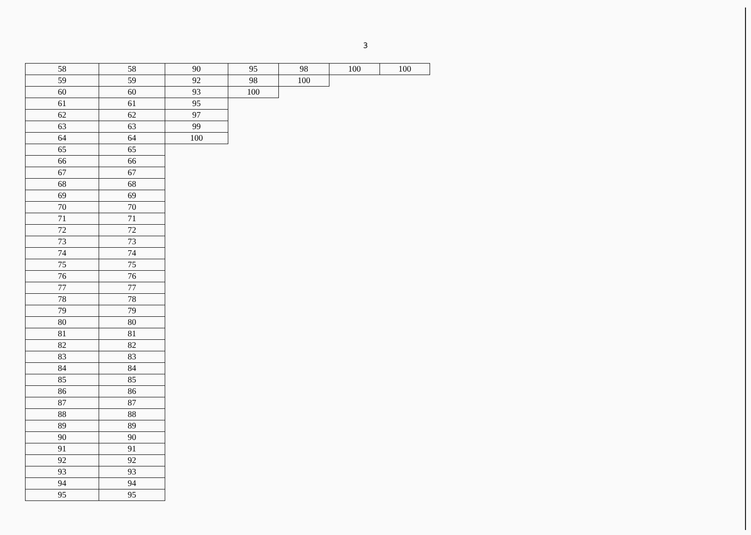3
| 58 | 58 | 90 | 95 | 98 | 100 | 100 |
| 59 | 59 | 92 | 98 | 100 | | |
| 60 | 60 | 93 | 100 | | | |
| 61 | 61 | 95 | | | | |
| 62 | 62 | 97 | | | | |
| 63 | 63 | 99 | | | | |
| 64 | 64 | 100 | | | | |
| 65 | 65 | | | | | |
| 66 | 66 | | | | | |
| 67 | 67 | | | | | |
| 68 | 68 | | | | | |
| 69 | 69 | | | | | |
| 70 | 70 | | | | | |
| 71 | 71 | | | | | |
| 72 | 72 | | | | | |
| 73 | 73 | | | | | |
| 74 | 74 | | | | | |
| 75 | 75 | | | | | |
| 76 | 76 | | | | | |
| 77 | 77 | | | | | |
| 78 | 78 | | | | | |
| 79 | 79 | | | | | |
| 80 | 80 | | | | | |
| 81 | 81 | | | | | |
| 82 | 82 | | | | | |
| 83 | 83 | | | | | |
| 84 | 84 | | | | | |
| 85 | 85 | | | | | |
| 86 | 86 | | | | | |
| 87 | 87 | | | | | |
| 88 | 88 | | | | | |
| 89 | 89 | | | | | |
| 90 | 90 | | | | | |
| 91 | 91 | | | | | |
| 92 | 92 | | | | | |
| 93 | 93 | | | | | |
| 94 | 94 | | | | | |
| 95 | 95 | | | | | |